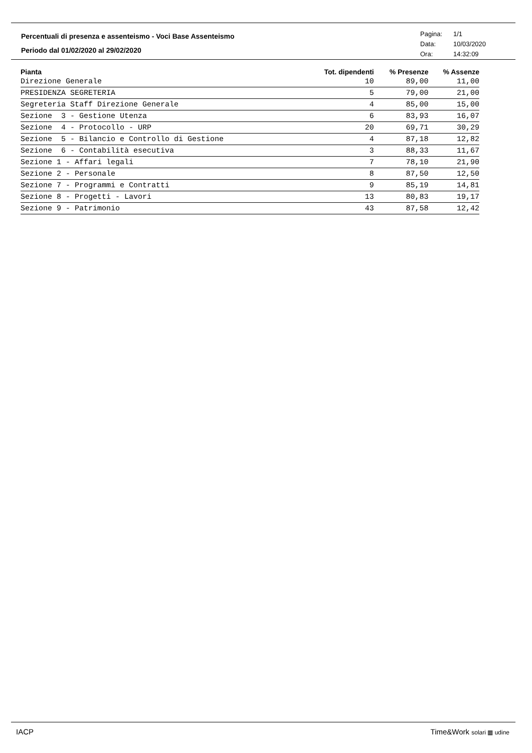Percentuali di presenza e assenteismo - Voci Base Assenteismo
Periodo dal 01/02/2020 al 29/02/2020
Pagina: 1/1
Data: 10/03/2020
Ora: 14:32:09
| Pianta | Tot. dipendenti | % Presenze | % Assenze |
| --- | --- | --- | --- |
| Direzione Generale | 10 | 89,00 | 11,00 |
| PRESIDENZA SEGRETERIA | 5 | 79,00 | 21,00 |
| Segreteria Staff Direzione Generale | 4 | 85,00 | 15,00 |
| Sezione 3 - Gestione Utenza | 6 | 83,93 | 16,07 |
| Sezione 4 - Protocollo - URP | 20 | 69,71 | 30,29 |
| Sezione 5 - Bilancio e Controllo di Gestione | 4 | 87,18 | 12,82 |
| Sezione 6 - Contabilità esecutiva | 3 | 88,33 | 11,67 |
| Sezione 1 - Affari legali | 7 | 78,10 | 21,90 |
| Sezione 2 - Personale | 8 | 87,50 | 12,50 |
| Sezione 7 - Programmi e Contratti | 9 | 85,19 | 14,81 |
| Sezione 8 - Progetti - Lavori | 13 | 80,83 | 19,17 |
| Sezione 9 - Patrimonio | 43 | 87,58 | 12,42 |
IACP Time&Work solari ▦ udine